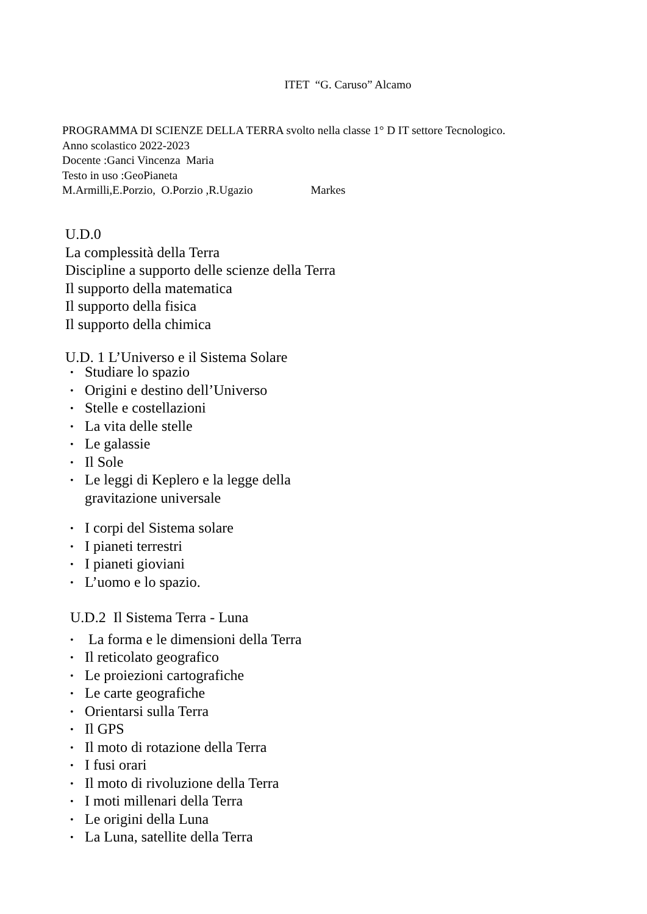ITET “G. Caruso” Alcamo
PROGRAMMA DI SCIENZE DELLA TERRA svolto nella classe 1° D IT settore Tecnologico.
Anno scolastico 2022-2023
Docente :Ganci Vincenza Maria
Testo in uso :GeoPianeta
M.Armilli,E.Porzio, O.Porzio ,R.Ugazio Markes
U.D.0
La complessità della Terra
Discipline a supporto delle scienze della Terra
Il supporto della matematica
Il supporto della fisica
Il supporto della chimica
U.D. 1 L’Universo e il Sistema Solare
• Studiare lo spazio
• Origini e destino dell’Universo
• Stelle e costellazioni
• La vita delle stelle
• Le galassie
• Il Sole
• Le leggi di Keplero e la legge della
gravitazione universale
• I corpi del Sistema solare
• I pianeti terrestri
• I pianeti gioviani
• L’uomo e lo spazio.
U.D.2 Il Sistema Terra - Luna
• La forma e le dimensioni della Terra
• Il reticolato geografico
• Le proiezioni cartografiche
• Le carte geografiche
• Orientarsi sulla Terra
• Il GPS
• Il moto di rotazione della Terra
• I fusi orari
• Il moto di rivoluzione della Terra
• I moti millenari della Terra
• Le origini della Luna
• La Luna, satellite della Terra